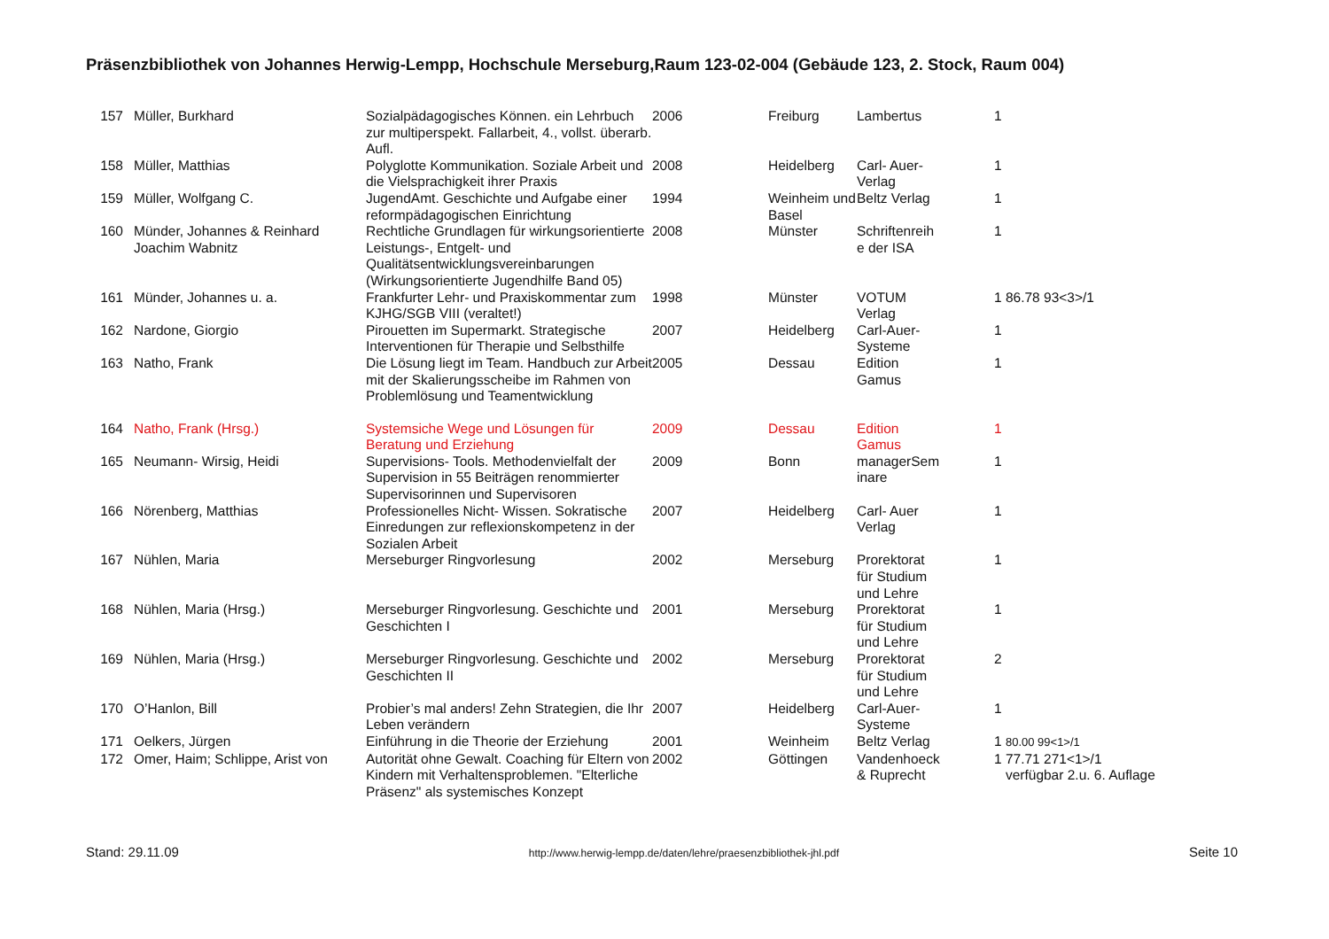Präsenzbibliothek von Johannes Herwig-Lempp, Hochschule Merseburg,Raum 123-02-004 (Gebäude 123, 2. Stock, Raum 004)
| 157 | Müller, Burkhard | Sozialpädagogisches Können. ein Lehrbuch zur multiperspekt. Fallarbeit, 4., vollst. überarb. Aufl. | 2006 | Freiburg | Lambertus | 1 |
| 158 | Müller, Matthias | Polyglotte Kommunikation. Soziale Arbeit und die Vielsprachigkeit ihrer Praxis | 2008 | Heidelberg | Carl- Auer- Verlag | 1 |
| 159 | Müller, Wolfgang C. | JugendAmt. Geschichte und Aufgabe einer reformpädagogischen Einrichtung | 1994 | Weinheim und Basel | Beltz Verlag | 1 |
| 160 | Münder, Johannes & Reinhard Joachim Wabnitz | Rechtliche Grundlagen für wirkungsorientierte Leistungs-, Entgelt- und Qualitätsentwicklungsvereinbarungen (Wirkungsorientierte Jugendhilfe Band 05) | 2008 | Münster | Schriftenreih e der ISA | 1 |
| 161 | Münder, Johannes u. a. | Frankfurter Lehr- und Praxiskommentar zum KJHG/SGB VIII (veraltet!) | 1998 | Münster | VOTUM Verlag | 1 86.78 93<3>/1 |
| 162 | Nardone, Giorgio | Pirouetten im Supermarkt. Strategische Interventionen für Therapie und Selbsthilfe | 2007 | Heidelberg | Carl-Auer- Systeme | 1 |
| 163 | Natho, Frank | Die Lösung liegt im Team. Handbuch zur Arbeit mit der Skalierungsscheibe im Rahmen von Problemlösung und Teamentwicklung | 2005 | Dessau | Edition Gamus | 1 |
| 164 | Natho, Frank (Hrsg.) | Systemsiche Wege und Lösungen für Beratung und Erziehung | 2009 | Dessau | Edition Gamus | 1 |
| 165 | Neumann- Wirsig, Heidi | Supervisions- Tools. Methodenvielfalt der Supervision in 55 Beiträgen renommierter Supervisorinnen und Supervisoren | 2009 | Bonn | managerSem inare | 1 |
| 166 | Nörenberg, Matthias | Professionelles Nicht- Wissen. Sokratische Einredungen zur reflexionskompetenz in der Sozialen Arbeit | 2007 | Heidelberg | Carl- Auer Verlag | 1 |
| 167 | Nühlen, Maria | Merseburger Ringvorlesung | 2002 | Merseburg | Prorektorat für Studium und Lehre | 1 |
| 168 | Nühlen, Maria (Hrsg.) | Merseburger Ringvorlesung. Geschichte und Geschichten I | 2001 | Merseburg | Prorektorat für Studium und Lehre | 1 |
| 169 | Nühlen, Maria (Hrsg.) | Merseburger Ringvorlesung. Geschichte und Geschichten II | 2002 | Merseburg | Prorektorat für Studium und Lehre | 2 |
| 170 | O’Hanlon, Bill | Probier’s mal anders! Zehn Strategien, die Ihr Leben verändern | 2007 | Heidelberg | Carl-Auer- Systeme | 1 |
| 171 | Oelkers, Jürgen | Einführung in die Theorie der Erziehung | 2001 | Weinheim | Beltz Verlag | 1 80.00 99<1>/1 |
| 172 | Omer, Haim; Schlippe, Arist von | Autorität ohne Gewalt. Coaching für Eltern von Kindern mit Verhaltensproblemen. "Elterliche Präsenz" als systemisches Konzept | 2002 | Göttingen | Vandenhoeck & Ruprecht | 1 77.71 271<1>/1 verfügbar 2.u. 6. Auflage |
Stand: 29.11.09 http://www.herwig-lempp.de/daten/lehre/praesenzbibliothek-jhl.pdf Seite 10